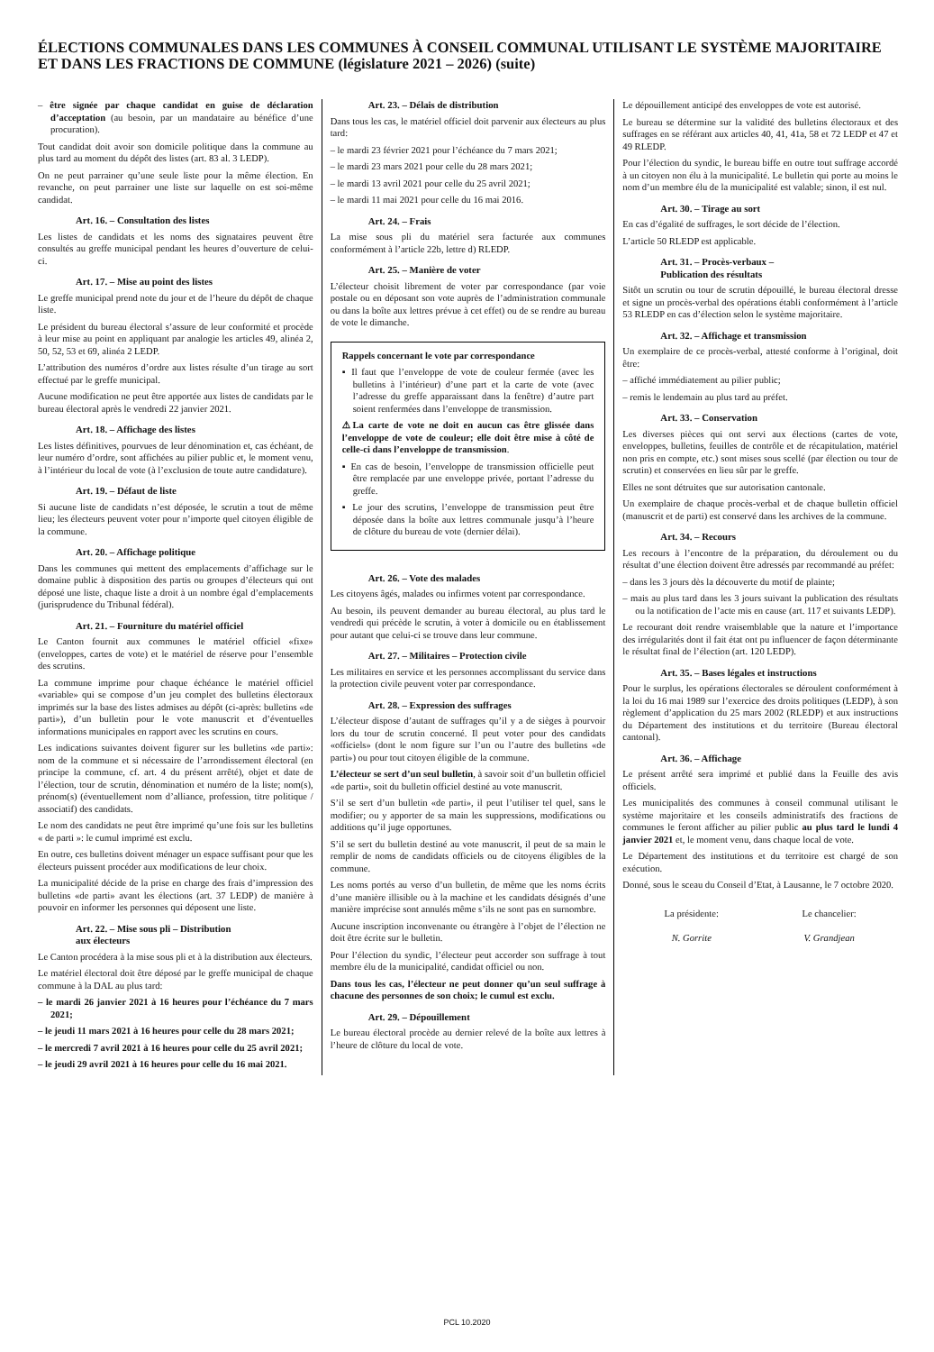ÉLECTIONS COMMUNALES DANS LES COMMUNES À CONSEIL COMMUNAL UTILISANT LE SYSTÈME MAJORITAIRE ET DANS LES FRACTIONS DE COMMUNE (législature 2021 – 2026) (suite)
– être signée par chaque candidat en guise de déclaration d’acceptation (au besoin, par un mandataire au bénéfice d’une procuration).
Tout candidat doit avoir son domicile politique dans la commune au plus tard au moment du dépôt des listes (art. 83 al. 3 LEDP).
On ne peut parrainer qu’une seule liste pour la même élection. En revanche, on peut parrainer une liste sur laquelle on est soi-même candidat.
Art. 16. – Consultation des listes
Les listes de candidats et les noms des signataires peuvent être consultés au greffe municipal pendant les heures d’ouverture de celui-ci.
Art. 17. – Mise au point des listes
Le greffe municipal prend note du jour et de l’heure du dépôt de chaque liste.
Le président du bureau électoral s’assure de leur conformité et procède à leur mise au point en appliquant par analogie les articles 49, alinéa 2, 50, 52, 53 et 69, alinéa 2 LEDP.
L’attribution des numéros d’ordre aux listes résulte d’un tirage au sort effectué par le greffe municipal.
Aucune modification ne peut être apportée aux listes de candidats par le bureau électoral après le vendredi 22 janvier 2021.
Art. 18. – Affichage des listes
Les listes définitives, pourvues de leur dénomination et, cas échéant, de leur numéro d’ordre, sont affichées au pilier public et, le moment venu, à l’intérieur du local de vote (à l’exclusion de toute autre candidature).
Art. 19. – Défaut de liste
Si aucune liste de candidats n’est déposée, le scrutin a tout de même lieu; les électeurs peuvent voter pour n’importe quel citoyen éligible de la commune.
Art. 20. – Affichage politique
Dans les communes qui mettent des emplacements d’affichage sur le domaine public à disposition des partis ou groupes d’électeurs qui ont déposé une liste, chaque liste a droit à un nombre égal d’emplacements (jurisprudence du Tribunal fédéral).
Art. 21. – Fourniture du matériel officiel
Le Canton fournit aux communes le matériel officiel «fixe» (enveloppes, cartes de vote) et le matériel de réserve pour l’ensemble des scrutins.
La commune imprime pour chaque échéance le matériel officiel «variable» qui se compose d’un jeu complet des bulletins électoraux imprimés sur la base des listes admises au dépôt (ci-après: bulletins «de parti»), d’un bulletin pour le vote manuscrit et d’éventuelles informations municipales en rapport avec les scrutins en cours.
Les indications suivantes doivent figurer sur les bulletins «de parti»: nom de la commune et si nécessaire de l’arrondissement électoral (en principe la commune, cf. art. 4 du présent arrêté), objet et date de l’élection, tour de scrutin, dénomination et numéro de la liste; nom(s), prénom(s) (éventuellement nom d’alliance, profession, titre politique / associatif) des candidats.
Le nom des candidats ne peut être imprimé qu’une fois sur les bulletins « de parti »: le cumul imprimé est exclu.
En outre, ces bulletins doivent ménager un espace suffisant pour que les électeurs puissent procéder aux modifications de leur choix.
La municipalité décide de la prise en charge des frais d’impression des bulletins «de parti» avant les élections (art. 37 LEDP) de manière à pouvoir en informer les personnes qui déposent une liste.
Art. 22. – Mise sous pli – Distribution
aux électeurs
Le Canton procédera à la mise sous pli et à la distribution aux électeurs.
Le matériel électoral doit être déposé par le greffe municipal de chaque commune à la DAL au plus tard:
– le mardi 26 janvier 2021 à 16 heures pour l’échéance du 7 mars 2021;
– le jeudi 11 mars 2021 à 16 heures pour celle du 28 mars 2021;
– le mercredi 7 avril 2021 à 16 heures pour celle du 25 avril 2021;
– le jeudi 29 avril 2021 à 16 heures pour celle du 16 mai 2021.
Art. 23. – Délais de distribution
Dans tous les cas, le matériel officiel doit parvenir aux électeurs au plus tard:
– le mardi 23 février 2021 pour l’échéance du 7 mars 2021;
– le mardi 23 mars 2021 pour celle du 28 mars 2021;
– le mardi 13 avril 2021 pour celle du 25 avril 2021;
– le mardi 11 mai 2021 pour celle du 16 mai 2016.
Art. 24. – Frais
La mise sous pli du matériel sera facturée aux communes conformément à l’article 22b, lettre d) RLEDP.
Art. 25. – Manière de voter
L’électeur choisit librement de voter par correspondance (par voie postale ou en déposant son vote auprès de l’administration communale ou dans la boîte aux lettres prévue à cet effet) ou de se rendre au bureau de vote le dimanche.
Rappels concernant le vote par correspondance
▪ Il faut que l’enveloppe de vote de couleur fermée (avec les bulletins à l’intérieur) d’une part et la carte de vote (avec l’adresse du greffe apparaissant dans la fenêtre) d’autre part soient renfermées dans l’enveloppe de transmission.
⚠La carte de vote ne doit en aucun cas être glissée dans l’enveloppe de vote de couleur; elle doit être mise à côté de celle-ci dans l’enveloppe de transmission.
▪ En cas de besoin, l’enveloppe de transmission officielle peut être remplacée par une enveloppe privée, portant l’adresse du greffe.
▪ Le jour des scrutins, l’enveloppe de transmission peut être déposée dans la boîte aux lettres communale jusqu’à l’heure de clôture du bureau de vote (dernier délai).
Art. 26. – Vote des malades
Les citoyens âgés, malades ou infirmes votent par correspondance.
Au besoin, ils peuvent demander au bureau électoral, au plus tard le vendredi qui précède le scrutin, à voter à domicile ou en établissement pour autant que celui-ci se trouve dans leur commune.
Art. 27. – Militaires – Protection civile
Les militaires en service et les personnes accomplissant du service dans la protection civile peuvent voter par correspondance.
Art. 28. – Expression des suffrages
L’électeur dispose d’autant de suffrages qu’il y a de sièges à pourvoir lors du tour de scrutin concerné. Il peut voter pour des candidats «officiels» (dont le nom figure sur l’un ou l’autre des bulletins «de parti») ou pour tout citoyen éligible de la commune.
L’électeur se sert d’un seul bulletin, à savoir soit d’un bulletin officiel «de parti», soit du bulletin officiel destiné au vote manuscrit.
S’il se sert d’un bulletin «de parti», il peut l’utiliser tel quel, sans le modifier; ou y apporter de sa main les suppressions, modifications ou additions qu’il juge opportunes.
S’il se sert du bulletin destiné au vote manuscrit, il peut de sa main le remplir de noms de candidats officiels ou de citoyens éligibles de la commune.
Les noms portés au verso d’un bulletin, de même que les noms écrits d’une manière illisible ou à la machine et les candidats désignés d’une manière imprécise sont annulés même s’ils ne sont pas en surnombre.
Aucune inscription inconvenante ou étrangère à l’objet de l’élection ne doit être écrite sur le bulletin.
Pour l’élection du syndic, l’électeur peut accorder son suffrage à tout membre élu de la municipalité, candidat officiel ou non.
Dans tous les cas, l’électeur ne peut donner qu’un seul suffrage à chacune des personnes de son choix; le cumul est exclu.
Art. 29. – Dépouillement
Le bureau électoral procède au dernier relevé de la boîte aux lettres à l’heure de clôture du local de vote.
Le dépouillement anticipé des enveloppes de vote est autorisé.
Le bureau se détermine sur la validité des bulletins électoraux et des suffrages en se référant aux articles 40, 41, 41a, 58 et 72 LEDP et 47 et 49 RLEDP.
Pour l’élection du syndic, le bureau biffe en outre tout suffrage accordé à un citoyen non élu à la municipalité. Le bulletin qui porte au moins le nom d’un membre élu de la municipalité est valable; sinon, il est nul.
Art. 30. – Tirage au sort
En cas d’égalité de suffrages, le sort décide de l’élection.
L’article 50 RLEDP est applicable.
Art. 31. – Procès-verbaux –
Publication des résultats
Sitôt un scrutin ou tour de scrutin dépouillé, le bureau électoral dresse et signe un procès-verbal des opérations établi conformément à l’article 53 RLEDP en cas d’élection selon le système majoritaire.
Art. 32. – Affichage et transmission
Un exemplaire de ce procès-verbal, attesté conforme à l’original, doit être:
– affiché immédiatement au pilier public;
– remis le lendemain au plus tard au préfet.
Art. 33. – Conservation
Les diverses pièces qui ont servi aux élections (cartes de vote, enveloppes, bulletins, feuilles de contrôle et de récapitulation, matériel non pris en compte, etc.) sont mises sous scellé (par élection ou tour de scrutin) et conservées en lieu sûr par le greffe.
Elles ne sont détruites que sur autorisation cantonale.
Un exemplaire de chaque procès-verbal et de chaque bulletin officiel (manuscrit et de parti) est conservé dans les archives de la commune.
Art. 34. – Recours
Les recours à l’encontre de la préparation, du déroulement ou du résultat d’une élection doivent être adressés par recommandé au préfet:
– dans les 3 jours dès la découverte du motif de plainte;
– mais au plus tard dans les 3 jours suivant la publication des résultats ou la notification de l’acte mis en cause (art. 117 et suivants LEDP).
Le recourant doit rendre vraisemblable que la nature et l’importance des irrégularités dont il fait état ont pu influencer de façon déterminante le résultat final de l’élection (art. 120 LEDP).
Art. 35. – Bases légales et instructions
Pour le surplus, les opérations électorales se déroulent conformément à la loi du 16 mai 1989 sur l’exercice des droits politiques (LEDP), à son règlement d’application du 25 mars 2002 (RLEDP) et aux instructions du Département des institutions et du territoire (Bureau électoral cantonal).
Art. 36. – Affichage
Le présent arrêté sera imprimé et publié dans la Feuille des avis officiels.
Les municipalités des communes à conseil communal utilisant le système majoritaire et les conseils administratifs des fractions de communes le feront afficher au pilier public au plus tard le lundi 4 janvier 2021 et, le moment venu, dans chaque local de vote.
Le Département des institutions et du territoire est chargé de son exécution.
Donné, sous le sceau du Conseil d’Etat, à Lausanne, le 7 octobre 2020.
La présidente:
N. Gorrite
Le chancelier:
V. Grandjean
PCL 10.2020